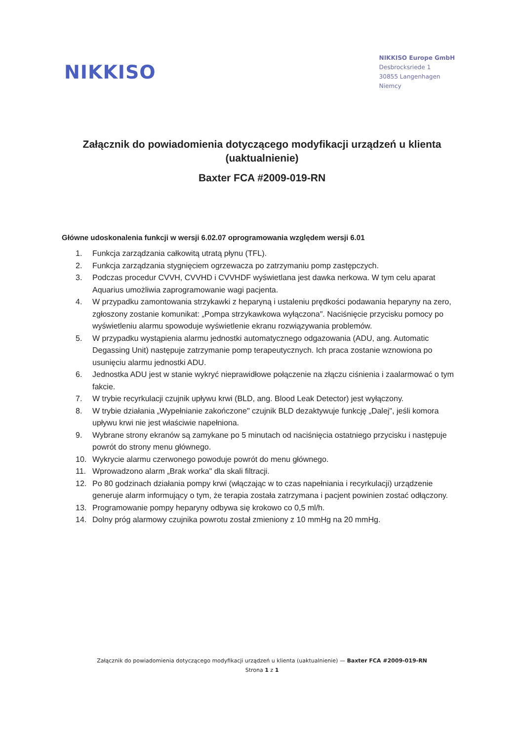NIKKISO
NIKKISO Europe GmbH
Desbrocksriede 1
30855 Langenhagen
Niemcy
Załącznik do powiadomienia dotyczącego modyfikacji urządzeń u klienta (uaktualnienie)
Baxter FCA #2009-019-RN
Główne udoskonalenia funkcji w wersji 6.02.07 oprogramowania względem wersji 6.01
1. Funkcja zarządzania całkowitą utratą płynu (TFL).
2. Funkcja zarządzania stygnięciem ogrzewacza po zatrzymaniu pomp zastępczych.
3. Podczas procedur CVVH, CVVHD i CVVHDF wyświetlana jest dawka nerkowa. W tym celu aparat Aquarius umożliwia zaprogramowanie wagi pacjenta.
4. W przypadku zamontowania strzykawki z heparyną i ustaleniu prędkości podawania heparyny na zero, zgłoszony zostanie komunikat: „Pompa strzykawkowa wyłączona". Naciśnięcie przycisku pomocy po wyświetleniu alarmu spowoduje wyświetlenie ekranu rozwiązywania problemów.
5. W przypadku wystąpienia alarmu jednostki automatycznego odgazowania (ADU, ang. Automatic Degassing Unit) następuje zatrzymanie pomp terapeutycznych. Ich praca zostanie wznowiona po usunięciu alarmu jednostki ADU.
6. Jednostka ADU jest w stanie wykryć nieprawidłowe połączenie na złączu ciśnienia i zaalarmować o tym fakcie.
7. W trybie recyrkulacji czujnik upływu krwi (BLD, ang. Blood Leak Detector) jest wyłączony.
8. W trybie działania „Wypełnianie zakończone" czujnik BLD dezaktywuje funkcję „Dalej", jeśli komora upływu krwi nie jest właściwie napełniona.
9. Wybrane strony ekranów są zamykane po 5 minutach od naciśnięcia ostatniego przycisku i następuje powrót do strony menu głównego.
10. Wykrycie alarmu czerwonego powoduje powrót do menu głównego.
11. Wprowadzono alarm „Brak worka" dla skali filtracji.
12. Po 80 godzinach działania pompy krwi (włączając w to czas napełniania i recyrkulacji) urządzenie generuje alarm informujący o tym, że terapia została zatrzymana i pacjent powinien zostać odłączony.
13. Programowanie pompy heparyny odbywa się krokowo co 0,5 ml/h.
14. Dolny próg alarmowy czujnika powrotu został zmieniony z 10 mmHg na 20 mmHg.
Załącznik do powiadomienia dotyczącego modyfikacji urządzeń u klienta (uaktualnienie) — Baxter FCA #2009-019-RN
Strona 1 z 1